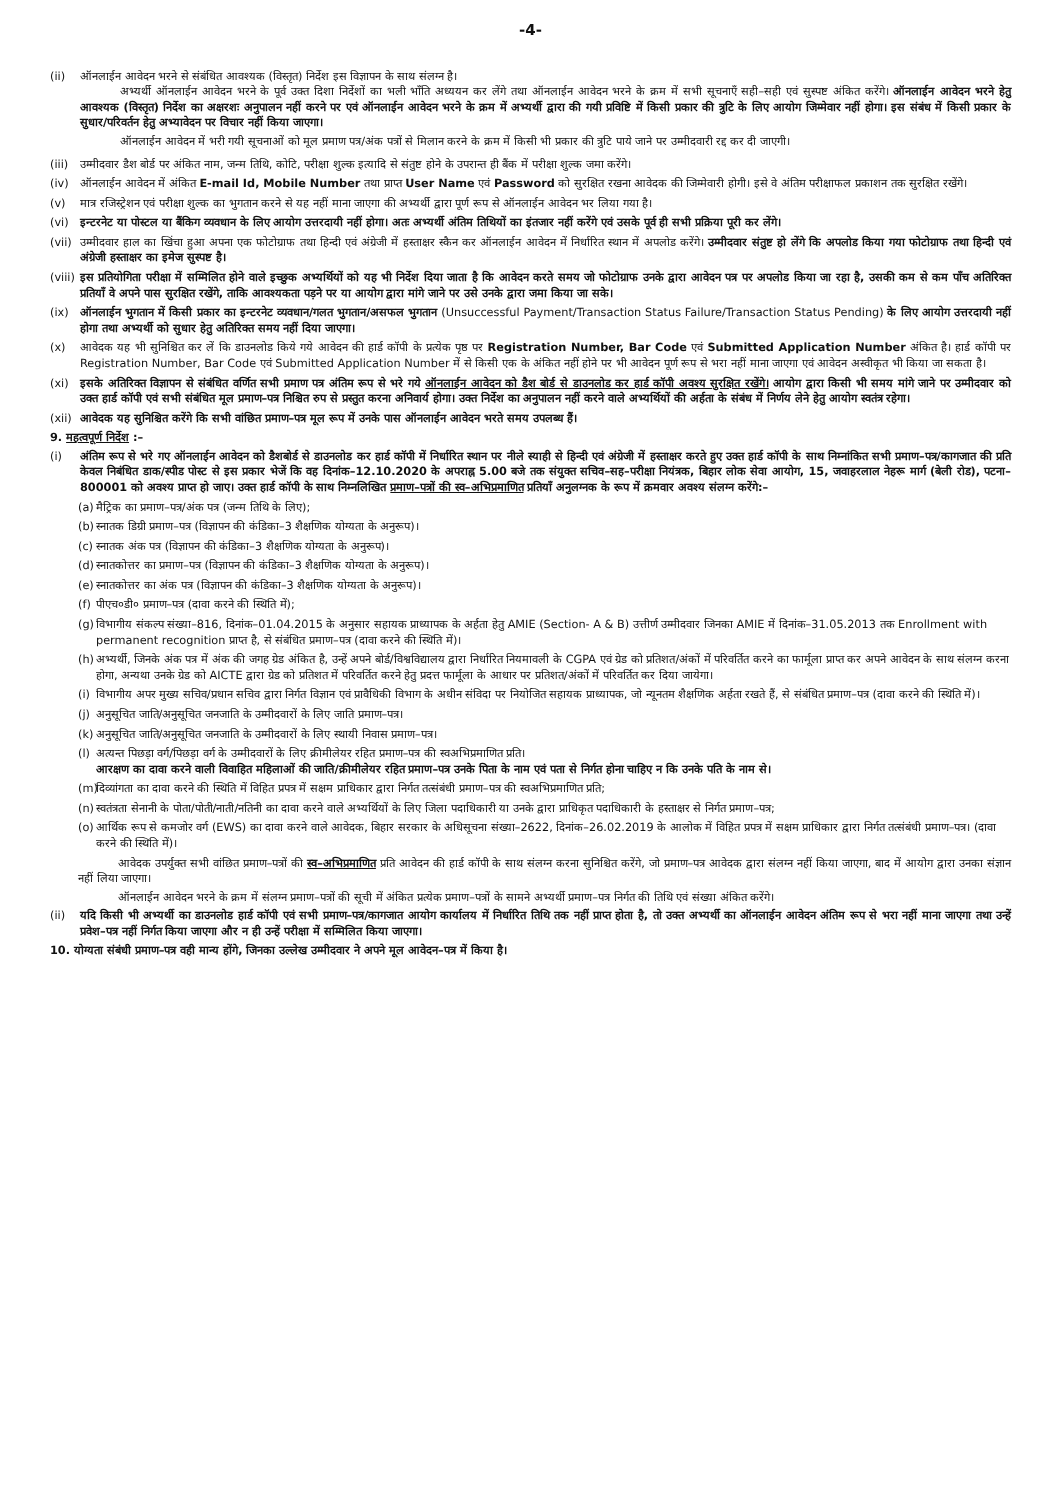-4-
(ii) ऑनलाईन आवेदन भरने से संबंधित आवश्यक (विस्तृत) निर्देश इस विज्ञापन के साथ संलग्न है।
अभ्यर्थी ऑनलाईन आवेदन भरने के पूर्व उक्त दिशा निर्देशों का भली भाँति अध्ययन कर लेंगे तथा ऑनलाईन आवेदन भरने के क्रम में सभी सूचनाएँ सही–सही एवं सुस्पष्ट अंकित करेंगे। ऑनलाईन आवेदन भरने हेतु आवश्यक (विस्तृत) निर्देश का अक्षरशः अनुपालन नहीं करने पर एवं ऑनलाईन आवेदन भरने के क्रम में अभ्यर्थी द्वारा की गयी प्रविष्टि में किसी प्रकार की त्रुटि के लिए आयोग जिम्मेवार नहीं होगा। इस संबंध में किसी प्रकार के सुधार/परिवर्तन हेतु अभ्यावेदन पर विचार नहीं किया जाएगा।
ऑनलाईन आवेदन में भरी गयी सूचनाओं को मूल प्रमाण पत्र/अंक पत्रों से मिलान करने के क्रम में किसी भी प्रकार की त्रुटि पाये जाने पर उम्मीदवारी रद्द कर दी जाएगी।
(iii)
उम्मीदवार डैश बोर्ड पर अंकित नाम, जन्म तिथि, कोटि, परीक्षा शुल्क इत्यादि से संतुष्ट होने के उपरान्त ही बैंक में परीक्षा शुल्क जमा करेंगे।
(iv) ऑनलाईन आवेदन में अंकित E-mail Id, Mobile Number तथा प्राप्त User Name एवं Password को सुरक्षित रखना आवेदक की जिम्मेवारी होगी। इसे वे अंतिम परीक्षाफल प्रकाशन तक सुरक्षित रखेंगे।
(v) मात्र रजिस्ट्रेशन एवं परीक्षा शुल्क का भुगतान करने से यह नहीं माना जाएगा की अभ्यर्थी द्वारा पूर्ण रूप से ऑनलाईन आवेदन भर लिया गया है।
(vi) इन्टरनेट या पोस्टल या बैंकिग व्यवधान के लिए आयोग उत्तरदायी नहीं होगा। अतः अभ्यर्थी अंतिम तिथियों का इंतजार नहीं करेंगे एवं उसके पूर्व ही सभी प्रक्रिया पूरी कर लेंगे।
(vii)
उम्मीदवार हाल का खिंचा हुआ अपना एक फोटोग्राफ तथा हिन्दी एवं अंग्रेजी में हस्ताक्षर स्कैन कर ऑनलाईन आवेदन में निर्धारित स्थान में अपलोड करेंगे। उम्मीदवार संतुष्ट हो लेंगे कि अपलोड किया गया फोटोग्राफ तथा हिन्दी एवं अंग्रेजी हस्ताक्षर का इमेज सुस्पष्ट है।
(viii)
इस प्रतियोगिता परीक्षा में सम्मिलित होने वाले इच्छुक अभ्यर्थियों को यह भी निर्देश दिया जाता है कि आवेदन करते समय जो फोटोग्राफ उनके द्वारा आवेदन पत्र पर अपलोड किया जा रहा है, उसकी कम से कम पाँच अतिरिक्त प्रतियाँ वे अपने पास सुरक्षित रखेंगे, ताकि आवश्यकता पड़ने पर या आयोग द्वारा मांगे जाने पर उसे उनके द्वारा जमा किया जा सके।
(ix) ऑनलाईन भुगतान में किसी प्रकार का इन्टरनेट व्यवधान/गलत भुगतान/असफल भुगतान (Unsuccessful Payment/Transaction Status Failure/Transaction Status Pending) के लिए आयोग उत्तरदायी नहीं होगा तथा अभ्यर्थी को सुधार हेतु अतिरिक्त समय नहीं दिया जाएगा।
(x) आवेदक यह भी सुनिश्चित कर लें कि डाउनलोड किये गये आवेदन की हार्ड कॉपी के प्रत्येक पृष्ठ पर Registration Number, Bar Code एवं Submitted Application Number अंकित है। हार्ड कॉपी पर Registration Number, Bar Code एवं Submitted Application Number में से किसी एक के अंकित नहीं होने पर भी आवेदन पूर्ण रूप से भरा नहीं माना जाएगा एवं आवेदन अस्वीकृत भी किया जा सकता है।
(xi) इसके अतिरिक्त विज्ञापन से संबंधित वर्णित सभी प्रमाण पत्र अंतिम रूप से भरे गये ऑनलाईन आवेदन को डैश बोर्ड से डाउनलोड कर हार्ड कॉपी अवश्य सुरक्षित रखेंगे। आयोग द्वारा किसी भी समय मांगे जाने पर उम्मीदवार को उक्त हार्ड कॉपी एवं सभी संबंधित मूल प्रमाण–पत्र निश्चित रुप से प्रस्तुत करना अनिवार्य होगा। उक्त निर्देश का अनुपालन नहीं करने वाले अभ्यर्थियों की अर्हता के संबंध में निर्णय लेने हेतु आयोग स्वतंत्र रहेगा।
(xii)
आवेदक यह सुनिश्चित करेंगे कि सभी वांछित प्रमाण–पत्र मूल रूप में उनके पास ऑनलाईन आवेदन भरते समय उपलब्ध हैं।
9. महत्वपूर्ण निर्देश :–
(i) अंतिम रूप से भरे गए ऑनलाईन आवेदन को डैशबोर्ड से डाउनलोड कर हार्ड कॉपी में निर्धारित स्थान पर नीले स्याही से हिन्दी एवं अंग्रेजी में हस्ताक्षर करते हुए उक्त हार्ड कॉपी के साथ निम्नांकित सभी प्रमाण–पत्र/कागजात की प्रति केवल निबंधित डाक/स्पीड पोस्ट से इस प्रकार भेजें कि वह दिनांक–12.10.2020 के अपराह्न 5.00 बजे तक संयुक्त सचिव–सह–परीक्षा नियंत्रक, बिहार लोक सेवा आयोग, 15, जवाहरलाल नेहरू मार्ग (बेली रोड), पटना– 800001 को अवश्य प्राप्त हो जाए। उक्त हार्ड कॉपी के साथ निम्नलिखित प्रमाण–पत्रों की स्व–अभिप्रमाणित प्रतियाँ अनुलग्नक के रूप में क्रमवार अवश्य संलग्न करेंगे:–
(a) मैट्रिक का प्रमाण–पत्र/अंक पत्र (जन्म तिथि के लिए);
(b) स्नातक डिग्री प्रमाण–पत्र (विज्ञापन की कंडिका–3 शैक्षणिक योग्यता के अनुरूप)।
(c) स्नातक अंक पत्र (विज्ञापन की कंडिका–3 शैक्षणिक योग्यता के अनुरूप)।
(d) स्नातकोत्तर का प्रमाण–पत्र (विज्ञापन की कंडिका–3 शैक्षणिक योग्यता के अनुरूप)।
(e) स्नातकोत्तर का अंक पत्र (विज्ञापन की कंडिका–3 शैक्षणिक योग्यता के अनुरूप)।
(f) पीएच०डी० प्रमाण–पत्र (दावा करने की स्थिति में);
(g) विभागीय संकल्प संख्या–816, दिनांक–01.04.2015 के अनुसार सहायक प्राध्यापक के अर्हता हेतु AMIE (Section- A & B) उत्तीर्ण उम्मीदवार जिनका AMIE में दिनांक–31.05.2013 तक Enrollment with permanent recognition प्राप्त है, से संबंधित प्रमाण–पत्र (दावा करने की स्थिति में)।
(h) अभ्यर्थी, जिनके अंक पत्र में अंक की जगह ग्रेड अंकित है, उन्हें अपने बोर्ड/विश्वविद्यालय द्वारा निर्धारित नियमावली के CGPA एवं ग्रेड को प्रतिशत/अंकों में परिवर्तित करने का फार्मूला प्राप्त कर अपने आवेदन के साथ संलग्न करना होगा, अन्यथा उनके ग्रेड को AICTE द्वारा ग्रेड को प्रतिशत में परिवर्तित करने हेतु प्रदत्त फार्मूला के आधार पर प्रतिशत/अंकों में परिवर्तित कर दिया जायेगा।
(i) विभागीय अपर मुख्य सचिव/प्रधान सचिव द्वारा निर्गत विज्ञान एवं प्रावैधिकी विभाग के अधीन संविदा पर नियोजित सहायक प्राध्यापक, जो न्यूनतम शैक्षणिक अर्हता रखते हैं, से संबंधित प्रमाण–पत्र (दावा करने की स्थिति में)।
(j) अनुसूचित जाति/अनुसूचित जनजाति के उम्मीदवारों के लिए जाति प्रमाण–पत्र।
(k) अनुसूचित जाति/अनुसूचित जनजाति के उम्मीदवारों के लिए स्थायी निवास प्रमाण–पत्र।
(l) अत्यन्त पिछड़ा वर्ग/पिछड़ा वर्ग के उम्मीदवारों के लिए क्रीमीलेयर रहित प्रमाण–पत्र की स्वअभिप्रमाणित प्रति।
आरक्षण का दावा करने वाली विवाहित महिलाओं की जाति/क्रीमीलेयर रहित प्रमाण–पत्र उनके पिता के नाम एवं पता से निर्गत होना चाहिए न कि उनके पति के नाम से।
(m) दिव्यांगता का दावा करने की स्थिति में विहित प्रपत्र में सक्षम प्राधिकार द्वारा निर्गत तत्संबंधी प्रमाण–पत्र की स्वअभिप्रमाणित प्रति;
(n) स्वतंत्रता सेनानी के पोता/पोती/नाती/नतिनी का दावा करने वाले अभ्यर्थियों के लिए जिला पदाधिकारी या उनके द्वारा प्राधिकृत पदाधिकारी के हस्ताक्षर से निर्गत प्रमाण–पत्र;
(o) आर्थिक रूप से कमजोर वर्ग (EWS) का दावा करने वाले आवेदक, बिहार सरकार के अधिसूचना संख्या–2622, दिनांक–26.02.2019 के आलोक में विहित प्रपत्र में सक्षम प्राधिकार द्वारा निर्गत तत्संबंधी प्रमाण–पत्र। (दावा करने की स्थिति में)।
आवेदक उपर्युक्त सभी वांछित प्रमाण–पत्रों की स्व–अभिप्रमाणित प्रति आवेदन की हार्ड कॉपी के साथ संलग्न करना सुनिश्चित करेंगे, जो प्रमाण–पत्र आवेदक द्वारा संलग्न नहीं किया जाएगा, बाद में आयोग द्वारा उनका संज्ञान नहीं लिया जाएगा।
ऑनलाईन आवेदन भरने के क्रम में संलग्न प्रमाण–पत्रों की सूची में अंकित प्रत्येक प्रमाण–पत्रों के सामने अभ्यर्थी प्रमाण–पत्र निर्गत की तिथि एवं संख्या अंकित करेंगे।
(ii) यदि किसी भी अभ्यर्थी का डाउनलोड हार्ड कॉपी एवं सभी प्रमाण–पत्र/कागजात आयोग कार्यालय में निर्धारित तिथि तक नहीं प्राप्त होता है, तो उक्त अभ्यर्थी का ऑनलाईन आवेदन अंतिम रूप से भरा नहीं माना जाएगा तथा उन्हें प्रवेश–पत्र नहीं निर्गत किया जाएगा और न ही उन्हें परीक्षा में सम्मिलित किया जाएगा।
10. योग्यता संबंधी प्रमाण–पत्र वही मान्य होंगे, जिनका उल्लेख उम्मीदवार ने अपने मूल आवेदन–पत्र में किया है।